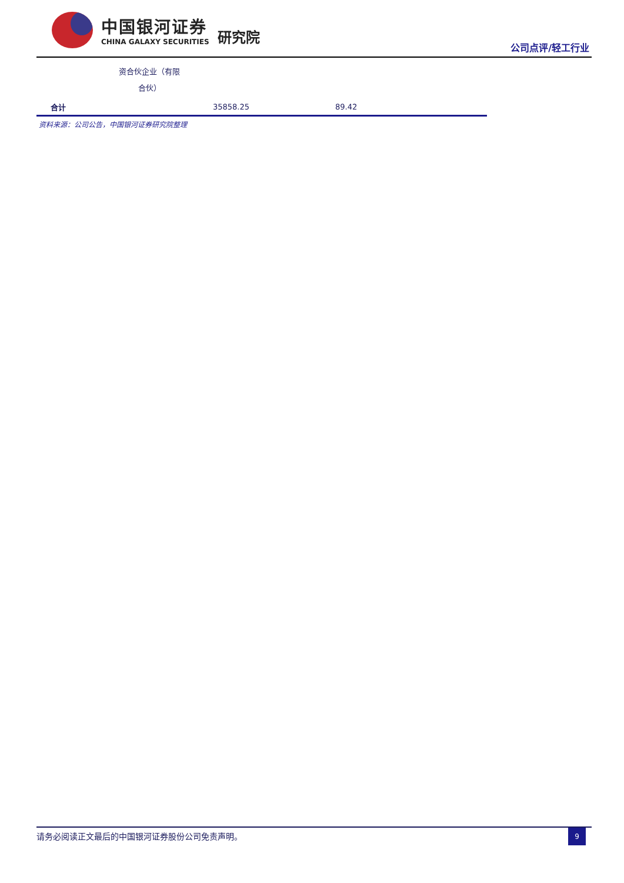中国银河证券
CHINA GALAXY SECURITIES
研究院
公司点评/轻工行业
| | 资合伙企业（有限 合伙） | | |
| 合计 | | 35858.25 | 89.42 |
资料来源：公司公告，中国银河证券研究院整理
请务必阅读正文最后的中国银河证券股份公司免责声明。
9